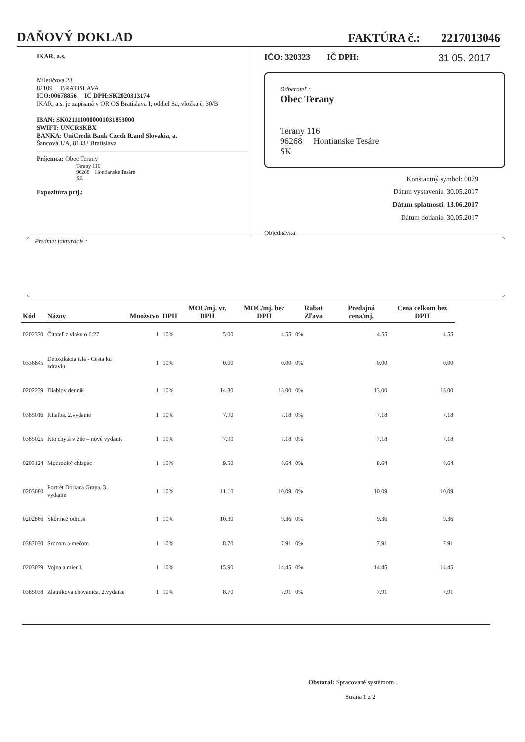DAŇOVÝ DOKLAD
FAKTÚRA č.: 2217013046
IKAR, a.s.
Miletičova 23
82109 BRATISLAVA
IČO:00678856 IČ DPH:SK2020313174
IKAR, a.s. je zapisaná v OR OS Bratislava I, oddiel Sa, vložka č. 30/B
IBAN: SK0211110000001031853000
SWIFT: UNCRSKBX
BANKA: UniCredit Bank Czech R.and Slovakia, a.
Šancová 1/A, 81333 Bratislava
Príjemca: Obec Terany
Terany 116
96268 Hontianske Tesáre
SK
Expozitúra príj.:
IČO: 320323 IČ DPH: 31 05. 2017
Odberateľ :
Obec Terany
Terany 116
96268 Hontianske Tesáre
SK
Konštantný symbol: 0079
Dátum vystavenia: 30.05.2017
Dátum splatnosti: 13.06.2017
Dátum dodania: 30.05.2017
Objednávka:
Predmet fakturácie :
| Kód | Názov | Množstvo | DPH | MOC/mj. vr. DPH | MOC/mj. bez DPH | Rabat Zľava | Predajná cena/mj. | Cena celkom bez DPH |
| --- | --- | --- | --- | --- | --- | --- | --- | --- |
| 0202370 | Čitateľ z vlaku o 6:27 | 1 | 10% | 5.00 | 4.55 | 0% | 4.55 | 4.55 |
| 0336845 | Detoxikácia tela - Cesta ku zdraviu | 1 | 10% | 0.00 | 0.00 | 0% | 0.00 | 0.00 |
| 0202239 | Diablov denník | 1 | 10% | 14.30 | 13.00 | 0% | 13.00 | 13.00 |
| 0385016 | Kliatba, 2.vydanie | 1 | 10% | 7.90 | 7.18 | 0% | 7.18 | 7.18 |
| 0385025 | Kto chytá v žite – nové vydanie | 1 | 10% | 7.90 | 7.18 | 0% | 7.18 | 7.18 |
| 0203124 | Modrooký chlapec | 1 | 10% | 9.50 | 8.64 | 0% | 8.64 | 8.64 |
| 0203080 | Portrét Doriana Graya, 3. vydanie | 1 | 10% | 11.10 | 10.09 | 0% | 10.09 | 10.09 |
| 0202866 | Skôr než odídeš | 1 | 10% | 10.30 | 9.36 | 0% | 9.36 | 9.36 |
| 0387030 | Srdcom a mečom | 1 | 10% | 8.70 | 7.91 | 0% | 7.91 | 7.91 |
| 0203079 | Vojna a mier I. | 1 | 10% | 15.90 | 14.45 | 0% | 14.45 | 14.45 |
| 0385038 | Zlatníkova chovanica, 2.vydanie | 1 | 10% | 8.70 | 7.91 | 0% | 7.91 | 7.91 |
Obstaral: Spracované systémom .
Strana 1 z 2